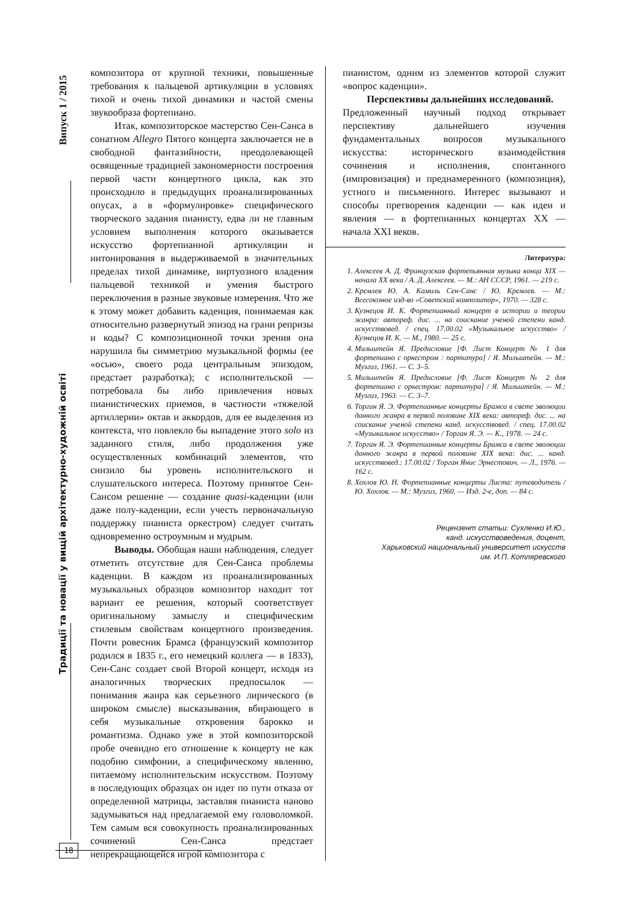Випуск 1 / 2015
Традиції та новації у вищій архітектурно-художній освіті
композитора от крупной техники, повышенные требования к пальцевой артикуляции в условиях тихой и очень тихой динамики и частой смены звукообраза фортепиано.
Итак, композиторское мастерство Сен-Санса в сонатном Allegro Пятого концерта заключается не в свободной фантазийности, преодолевающей освященные традицией закономерности построения первой части концертного цикла, как это происходило в предыдущих проанализированных опусах, а в «формулировке» специфического творческого задания пианисту, едва ли не главным условием выполнения которого оказывается искусство фортепианной артикуляции и интонирования в выдерживаемой в значительных пределах тихой динамике, виртуозного владения пальцевой техникой и умения быстрого переключения в разные звуковые измерения. Что же к этому может добавить каденция, понимаемая как относительно развернутый эпизод на грани репризы и коды? С композиционной точки зрения она нарушила бы симметрию музыкальной формы (ее «осью», своего рода центральным эпизодом, предстает разработка); с исполнительской — потребовала бы либо привлечения новых пианистических приемов, в частности «тяжелой артиллерии» октав и аккордов, для ее выделения из контекста, что повлекло бы выпадение этого solo из заданного стиля, либо продолжения уже осуществленных комбинаций элементов, что снизило бы уровень исполнительского и слушательского интереса. Поэтому принятое Сен-Сансом решение — создание quasi-каденции (или даже полу-каденции, если учесть первоначальную поддержку пианиста оркестром) следует считать одновременно остроумным и мудрым.
Выводы. Обобщая наши наблюдения, следует отметить отсутствие для Сен-Санса проблемы каденции. В каждом из проанализированных музыкальных образцов композитор находит тот вариант ее решения, который соответствует оригинальному замыслу и специфическим стилевым свойствам концертного произведения. Почти ровесник Брамса (французский композитор родился в 1835 г., его немецкий коллега — в 1833), Сен-Санс создает свой Второй концерт, исходя из аналогичных творческих предпосылок — понимания жанра как серьезного лирического (в широком смысле) высказывания, вбирающего в себя музыкальные откровения барокко и романтизма. Однако уже в этой композиторской пробе очевидно его отношение к концерту не как подобию симфонии, а специфическому явлению, питаемому исполнительским искусством. Поэтому в последующих образцах он идет по пути отказа от определенной матрицы, заставляя пианиста наново задумываться над предлагаемой ему головоломкой. Тем самым вся совокупность проанализированных сочинений Сен-Санса предстает непрекращающейся игрой композитора с
пианистом, одним из элементов которой служит «вопрос каденции».
Перспективы дальнейших исследований.
Предложенный научный подход открывает перспективу дальнейшего изучения фундаментальных вопросов музыкального искусства: исторического взаимодействия сочинения и исполнения, спонтанного (импровизация) и преднамеренного (композиция), устного и письменного. Интерес вызывают и способы претворения каденции — как идеи и явления — в фортепианных концертах XX — начала XXI веков.
Литература:
1. Алексеев А. Д. Французская фортепьянная музыка конца XIX — начала XX века / А. Д. Алексеев. — М.: АН СССР, 1961. — 219 с.
2. Кремлев Ю. А. Камиль Сен-Санс / Ю. Кремлев. — М.: Всесоюзное изд-во «Советский композитор», 1970. — 328 с.
3. Кузнецов И. К. Фортепианный концерт в истории и теории жанра: автореф. дис. ... на соискание ученой степени канд. искусствовед. / спец. 17.00.02 «Музыкальное искусство» / Кузнецов И. К. — М., 1980. — 25 с.
4. Мильштейн Я. Предисловие [Ф. Лист Концерт № 1 для фортепиано с оркестром : партитура] / Я. Мильштейн. — М.: Музгиз, 1961. — С. 3–5.
5. Мильштейн Я. Предисловие [Ф. Лист Концерт № 2 для фортепиано с оркестром: партитура] / Я. Мильштейн. — М.: Музгиз, 1963. — С. 3–7.
6. Торган Я. Э. Фортепианные концерты Брамса в свете эволюции данного жанра в первой половине XIX века: автореф. дис. ... на соискание ученой степени канд. искусствовед. / спец. 17.00.02 «Музыкальное искусство» / Торган Я. Э. — К., 1978. — 24 с.
7. Торган Я. Э. Фортепианные концерты Брамса в свете эволюции данного жанра в первой половине XIX века: дис. ... канд. искусствовед.: 17.00.02 / Торган Янис Эрнестович. — Л., 1976. — 162 с.
8. Хохлов Ю. Н. Фортепианные концерты Листа: путеводитель / Ю. Хохлов. — М.: Музгиз, 1960. — Изд. 2-е, доп. — 84 с.
Рецензент статьи: Сухленко И.Ю.,
канд. искусствоведения, доцент,
Харьковский национальный университет искусств
им. И.П. Котляревского
18